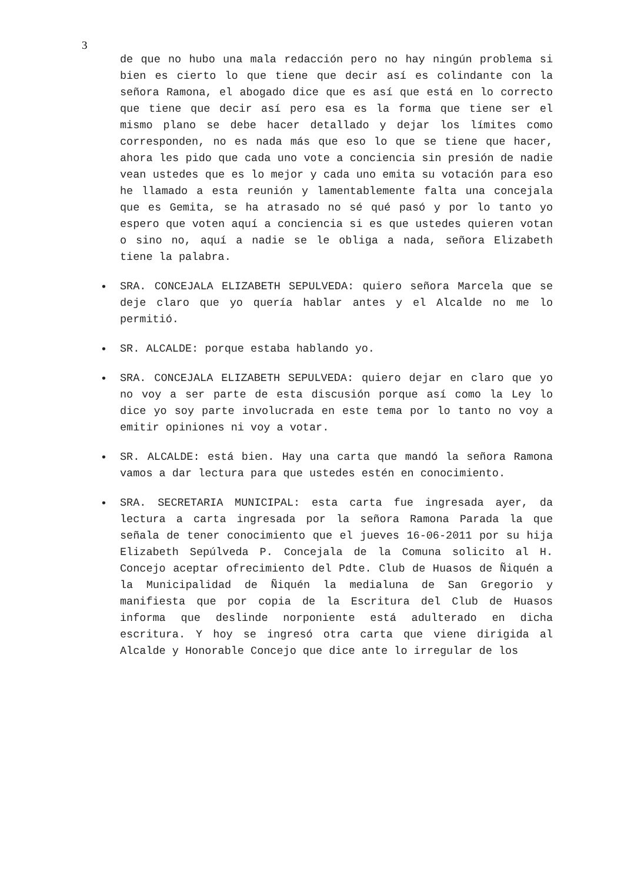3
de que no hubo una mala redacción pero no hay ningún problema si bien es cierto lo que tiene que decir así es colindante con la señora Ramona, el abogado dice que es así que está en lo correcto que tiene que decir así pero esa es la forma que tiene ser el mismo plano se debe hacer detallado y dejar los límites como corresponden, no es nada más que eso lo que se tiene que hacer, ahora les pido que cada uno vote a conciencia sin presión de nadie vean ustedes que es lo mejor y cada uno emita su votación para eso he llamado a esta reunión y lamentablemente falta una concejala que es Gemita, se ha atrasado no sé qué pasó y por lo tanto yo espero que voten aquí a conciencia si es que ustedes quieren votan o sino no, aquí a nadie se le obliga a nada, señora Elizabeth tiene la palabra.
• SRA. CONCEJALA ELIZABETH SEPULVEDA: quiero señora Marcela que se deje claro que yo quería hablar antes y el Alcalde no me lo permitió.
• SR. ALCALDE: porque estaba hablando yo.
• SRA. CONCEJALA ELIZABETH SEPULVEDA: quiero dejar en claro que yo no voy a ser parte de esta discusión porque así como la Ley lo dice yo soy parte involucrada en este tema por lo tanto no voy a emitir opiniones ni voy a votar.
• SR. ALCALDE: está bien. Hay una carta que mandó la señora Ramona vamos a dar lectura para que ustedes estén en conocimiento.
• SRA. SECRETARIA MUNICIPAL: esta carta fue ingresada ayer, da lectura a carta ingresada por la señora Ramona Parada la que señala de tener conocimiento que el jueves 16-06-2011 por su hija Elizabeth Sepúlveda P. Concejala de la Comuna solicito al H. Concejo aceptar ofrecimiento del Pdte. Club de Huasos de Ñiquén a la Municipalidad de Ñiquén la medialuna de San Gregorio y manifiesta que por copia de la Escritura del Club de Huasos informa que deslinde norponiente está adulterado en dicha escritura. Y hoy se ingresó otra carta que viene dirigida al Alcalde y Honorable Concejo que dice ante lo irregular de los